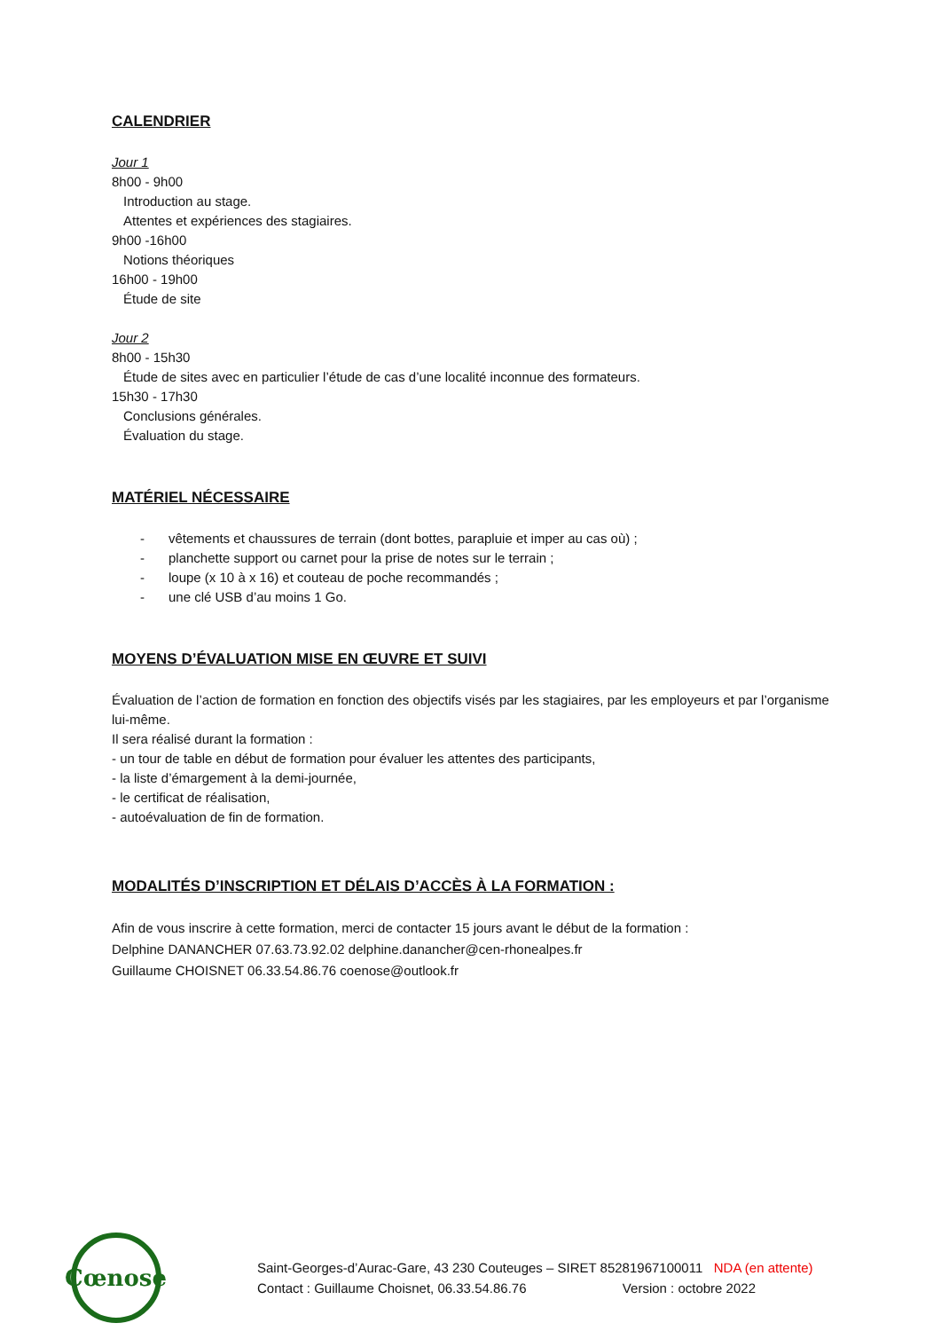CALENDRIER
Jour 1
8h00 - 9h00
Introduction au stage.
Attentes et expériences des stagiaires.
9h00 -16h00
Notions théoriques
16h00 - 19h00
Étude de site
Jour 2
8h00 - 15h30
Étude de sites avec en particulier l’étude de cas d’une localité inconnue des formateurs.
15h30 - 17h30
Conclusions générales.
Évaluation du stage.
MATÉRIEL NÉCESSAIRE
- vêtements et chaussures de terrain (dont bottes, parapluie et imper au cas où) ;
- planchette support ou carnet pour la prise de notes sur le terrain ;
- loupe (x 10 à x 16) et couteau de poche recommandés ;
- une clé USB d’au moins 1 Go.
MOYENS D’ÉVALUATION MISE EN ŒUVRE ET SUIVI
Évaluation de l’action de formation en fonction des objectifs visés par les stagiaires, par les employeurs et par l’organisme lui-même.
Il sera réalisé durant la formation :
- un tour de table en début de formation pour évaluer les attentes des participants,
- la liste d’émargement à la demi-journée,
- le certificat de réalisation,
- autoévaluation de fin de formation.
MODALITÉS D’INSCRIPTION ET DÉLAIS D’ACCÈS À LA FORMATION :
Afin de vous inscrire à cette formation, merci de contacter 15 jours avant le début de la formation :
Delphine DANANCHER 07.63.73.92.02 delphine.danancher@cen-rhonealpes.fr
Guillaume CHOISNET 06.33.54.86.76 coenose@outlook.fr
Cœnose
Saint-Georges-d’Aurac-Gare, 43 230 Couteuges – SIRET 85281967100011 NDA (en attente)
Contact : Guillaume Choisnet, 06.33.54.86.76 Version : octobre 2022